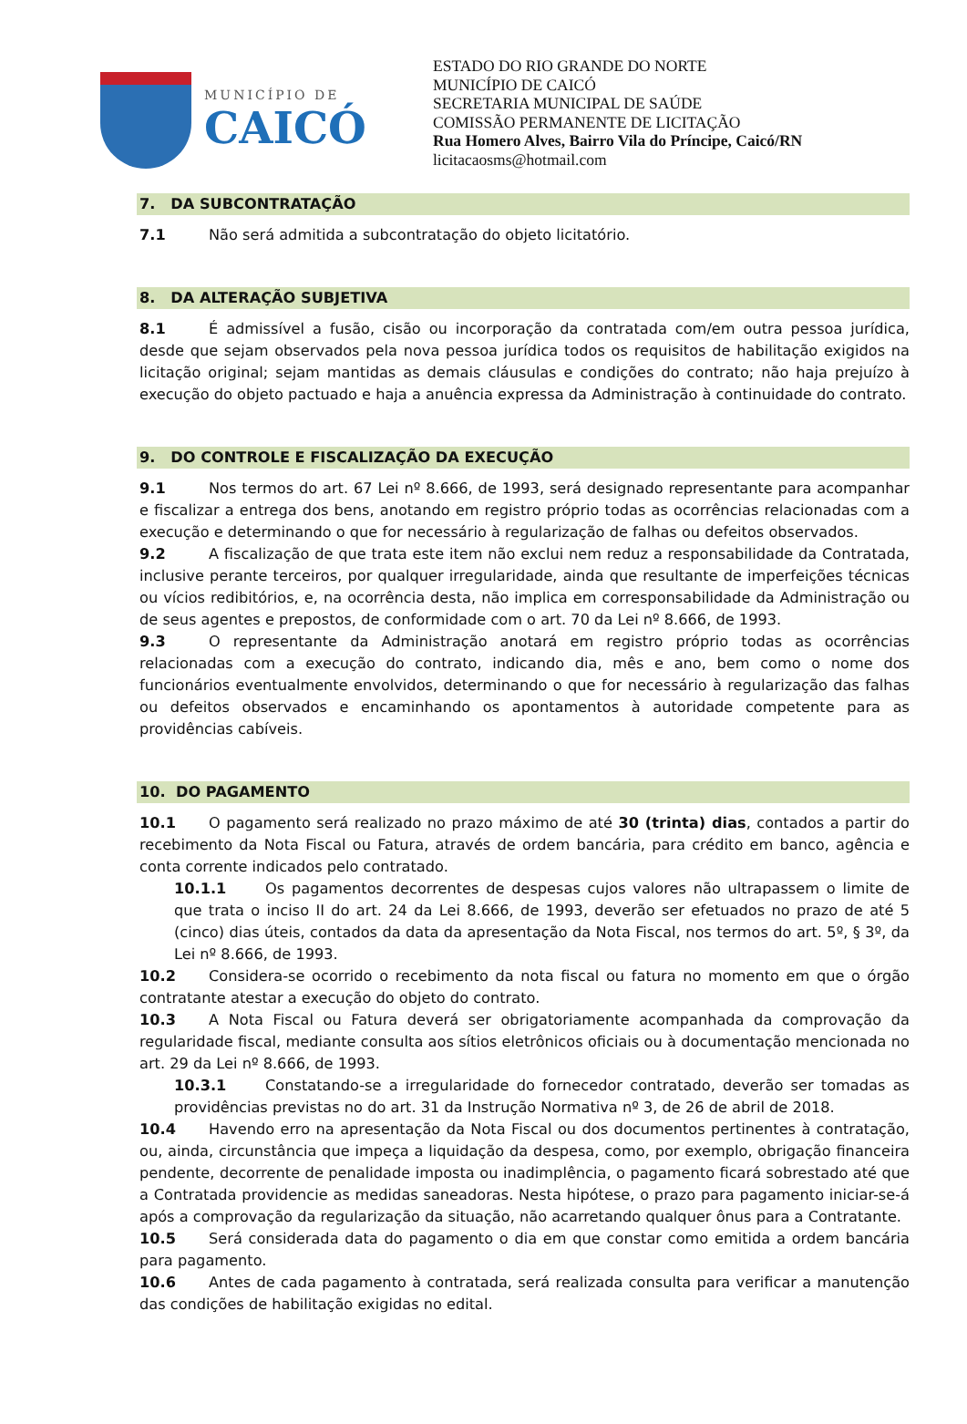MUNICÍPIO DE
CAICÓ
ESTADO DO RIO GRANDE DO NORTE
MUNICÍPIO DE CAICÓ
SECRETARIA MUNICIPAL DE SAÚDE
COMISSÃO PERMANENTE DE LICITAÇÃO
Rua Homero Alves, Bairro Vila do Príncipe, Caicó/RN
licitacaosms@hotmail.com
7. DA SUBCONTRATAÇÃO
7.1 Não será admitida a subcontratação do objeto licitatório.
8. DA ALTERAÇÃO SUBJETIVA
8.1 É admissível a fusão, cisão ou incorporação da contratada com/em outra pessoa jurídica, desde que sejam observados pela nova pessoa jurídica todos os requisitos de habilitação exigidos na licitação original; sejam mantidas as demais cláusulas e condições do contrato; não haja prejuízo à execução do objeto pactuado e haja a anuência expressa da Administração à continuidade do contrato.
9. DO CONTROLE E FISCALIZAÇÃO DA EXECUÇÃO
9.1 Nos termos do art. 67 Lei nº 8.666, de 1993, será designado representante para acompanhar e fiscalizar a entrega dos bens, anotando em registro próprio todas as ocorrências relacionadas com a execução e determinando o que for necessário à regularização de falhas ou defeitos observados.
9.2 A fiscalização de que trata este item não exclui nem reduz a responsabilidade da Contratada, inclusive perante terceiros, por qualquer irregularidade, ainda que resultante de imperfeições técnicas ou vícios redibitórios, e, na ocorrência desta, não implica em corresponsabilidade da Administração ou de seus agentes e prepostos, de conformidade com o art. 70 da Lei nº 8.666, de 1993.
9.3 O representante da Administração anotará em registro próprio todas as ocorrências relacionadas com a execução do contrato, indicando dia, mês e ano, bem como o nome dos funcionários eventualmente envolvidos, determinando o que for necessário à regularização das falhas ou defeitos observados e encaminhando os apontamentos à autoridade competente para as providências cabíveis.
10. DO PAGAMENTO
10.1 O pagamento será realizado no prazo máximo de até 30 (trinta) dias, contados a partir do recebimento da Nota Fiscal ou Fatura, através de ordem bancária, para crédito em banco, agência e conta corrente indicados pelo contratado.
10.1.1 Os pagamentos decorrentes de despesas cujos valores não ultrapassem o limite de que trata o inciso II do art. 24 da Lei 8.666, de 1993, deverão ser efetuados no prazo de até 5 (cinco) dias úteis, contados da data da apresentação da Nota Fiscal, nos termos do art. 5º, § 3º, da Lei nº 8.666, de 1993.
10.2 Considera-se ocorrido o recebimento da nota fiscal ou fatura no momento em que o órgão contratante atestar a execução do objeto do contrato.
10.3 A Nota Fiscal ou Fatura deverá ser obrigatoriamente acompanhada da comprovação da regularidade fiscal, mediante consulta aos sítios eletrônicos oficiais ou à documentação mencionada no art. 29 da Lei nº 8.666, de 1993.
10.3.1 Constatando-se a irregularidade do fornecedor contratado, deverão ser tomadas as providências previstas no do art. 31 da Instrução Normativa nº 3, de 26 de abril de 2018.
10.4 Havendo erro na apresentação da Nota Fiscal ou dos documentos pertinentes à contratação, ou, ainda, circunstância que impeça a liquidação da despesa, como, por exemplo, obrigação financeira pendente, decorrente de penalidade imposta ou inadimplência, o pagamento ficará sobrestado até que a Contratada providencie as medidas saneadoras. Nesta hipótese, o prazo para pagamento iniciar-se-á após a comprovação da regularização da situação, não acarretando qualquer ônus para a Contratante.
10.5 Será considerada data do pagamento o dia em que constar como emitida a ordem bancária para pagamento.
10.6 Antes de cada pagamento à contratada, será realizada consulta para verificar a manutenção das condições de habilitação exigidas no edital.